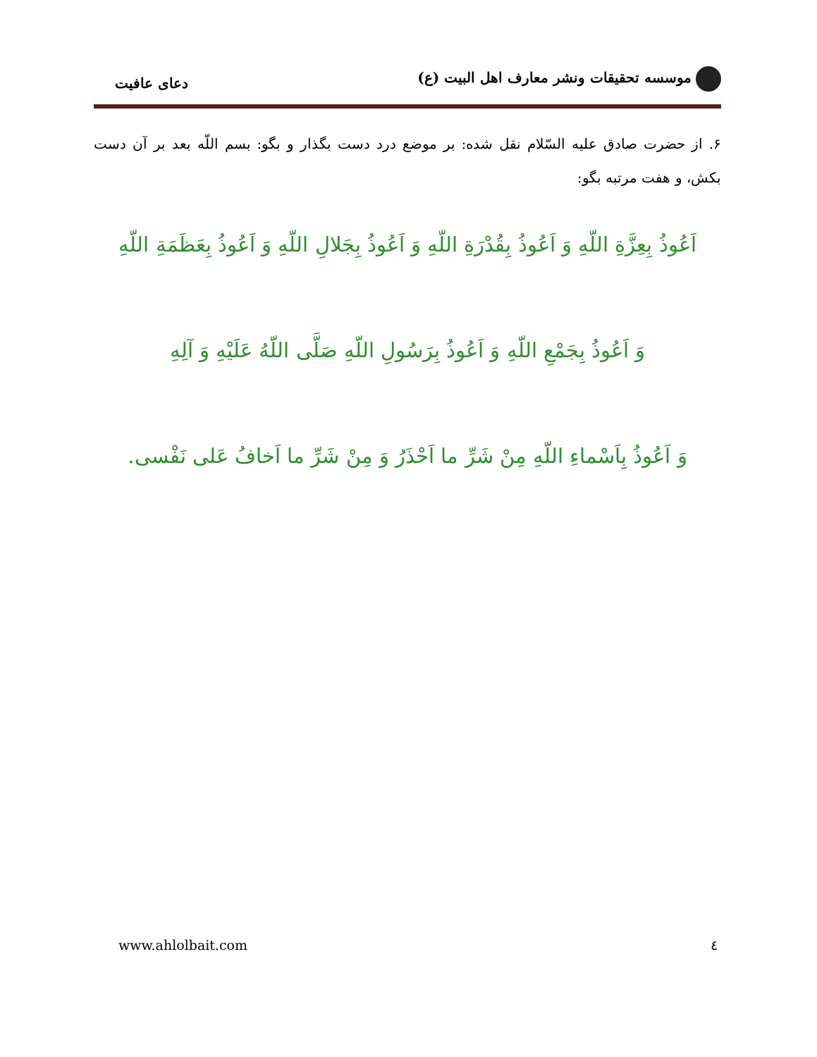موسسه تحقیقات ونشر معارف اهل البیت (ع)
دعای عافیت
۶. از حضرت صادق علیه السّلام نقل شده: بر موضع درد دست بگذار و بگو: بسم اللّه بعد بر آن دست بکش، و هفت مرتبه بگو:
اَعُوذُ بِعِزَّةِ اللّهِ وَ اَعُوذُ بِقُدْرَةِ اللّهِ وَ اَعُوذُ بِجَلالِ اللّهِ وَ اَعُوذُ بِعَظَمَةِ اللّهِ
وَ اَعُوذُ بِجَمْعِ اللّهِ وَ اَعُوذُ بِرَسُولِ اللّهِ صَلَّى اللّهُ عَلَيْهِ وَ آلِهِ
وَ اَعُوذُ بِاَسْماءِ اللّهِ مِنْ شَرِّ ما اَحْذَرُ وَ مِنْ شَرِّ ما اَخافُ عَلى نَفْسى.
www.ahlolbait.com ٤